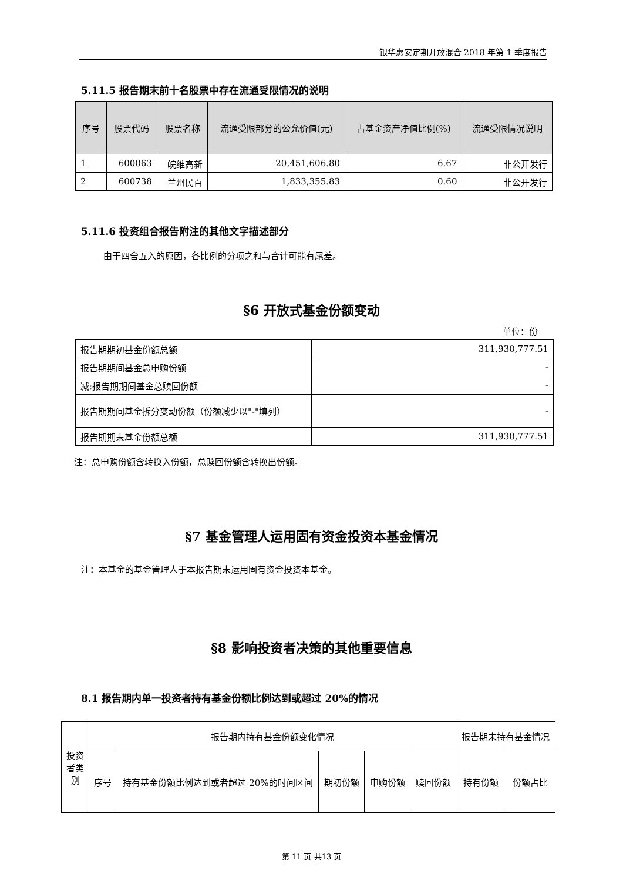银华惠安定期开放混合 2018 年第 1 季度报告
5.11.5 报告期末前十名股票中存在流通受限情况的说明
| 序号 | 股票代码 | 股票名称 | 流通受限部分的公允价值(元) | 占基金资产净值比例(%) | 流通受限情况说明 |
| --- | --- | --- | --- | --- | --- |
| 1 | 600063 | 皖维高新 | 20,451,606.80 | 6.67 | 非公开发行 |
| 2 | 600738 | 兰州民百 | 1,833,355.83 | 0.60 | 非公开发行 |
5.11.6 投资组合报告附注的其他文字描述部分
由于四舍五入的原因，各比例的分项之和与合计可能有尾差。
§6 开放式基金份额变动
单位：份
| 报告期期初基金份额总额 | 311,930,777.51 |
| 报告期期间基金总申购份额 | - |
| 减:报告期期间基金总赎回份额 | - |
| 报告期期间基金拆分变动份额（份额减少以"-"填列） | - |
| 报告期期末基金份额总额 | 311,930,777.51 |
注：总申购份额含转换入份额，总赎回份额含转换出份额。
§7 基金管理人运用固有资金投资本基金情况
注：本基金的基金管理人于本报告期末运用固有资金投资本基金。
§8 影响投资者决策的其他重要信息
8.1 报告期内单一投资者持有基金份额比例达到或超过 20%的情况
| 投资者类别 | 报告期内持有基金份额变化情况 | | | | | 报告期末持有基金情况 | |
| | 序号 | 持有基金份额比例达到或者超过 20%的时间区间 | 期初份额 | 申购份额 | 赎回份额 | 持有份额 | 份额占比 |
第 11 页 共13 页